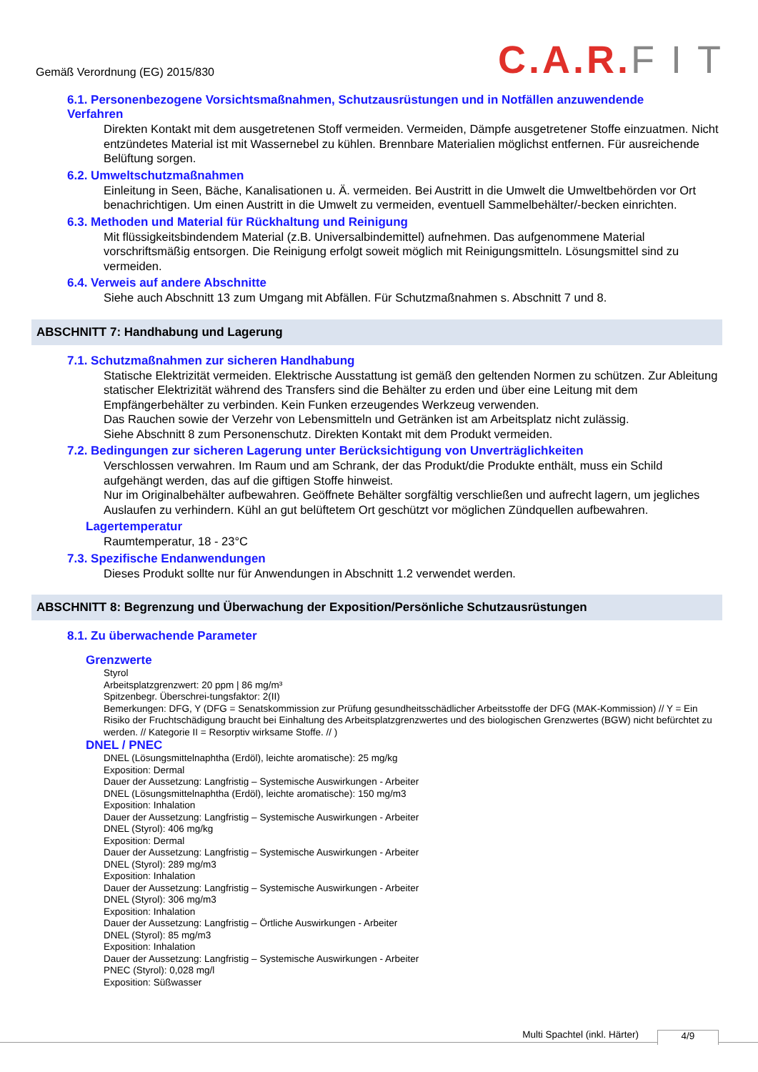Gemäß Verordnung (EG) 2015/830
C.A.R. F I T
6.1. Personenbezogene Vorsichtsmaßnahmen, Schutzausrüstungen und in Notfällen anzuwendende
Verfahren
Direkten Kontakt mit dem ausgetretenen Stoff vermeiden. Vermeiden, Dämpfe ausgetretener Stoffe einzuatmen. Nicht entzündetes Material ist mit Wassernebel zu kühlen. Brennbare Materialien möglichst entfernen. Für ausreichende Belüftung sorgen.
6.2. Umweltschutzmaßnahmen
Einleitung in Seen, Bäche, Kanalisationen u. Ä. vermeiden. Bei Austritt in die Umwelt die Umweltbehörden vor Ort benachrichtigen. Um einen Austritt in die Umwelt zu vermeiden, eventuell Sammelbehälter/-becken einrichten.
6.3. Methoden und Material für Rückhaltung und Reinigung
Mit flüssigkeitsbindendem Material (z.B. Universalbindemittel) aufnehmen. Das aufgenommene Material vorschriftsmäßig entsorgen. Die Reinigung erfolgt soweit möglich mit Reinigungsmitteln. Lösungsmittel sind zu vermeiden.
6.4. Verweis auf andere Abschnitte
Siehe auch Abschnitt 13 zum Umgang mit Abfällen. Für Schutzmaßnahmen s. Abschnitt 7 und 8.
ABSCHNITT 7: Handhabung und Lagerung
7.1. Schutzmaßnahmen zur sicheren Handhabung
Statische Elektrizität vermeiden. Elektrische Ausstattung ist gemäß den geltenden Normen zu schützen. Zur Ableitung statischer Elektrizität während des Transfers sind die Behälter zu erden und über eine Leitung mit dem Empfängerbehälter zu verbinden. Kein Funken erzeugendes Werkzeug verwenden.
Das Rauchen sowie der Verzehr von Lebensmitteln und Getränken ist am Arbeitsplatz nicht zulässig.
Siehe Abschnitt 8 zum Personenschutz. Direkten Kontakt mit dem Produkt vermeiden.
7.2. Bedingungen zur sicheren Lagerung unter Berücksichtigung von Unverträglichkeiten
Verschlossen verwahren. Im Raum und am Schrank, der das Produkt/die Produkte enthält, muss ein Schild aufgehängt werden, das auf die giftigen Stoffe hinweist.
Nur im Originalbehälter aufbewahren. Geöffnete Behälter sorgfältig verschließen und aufrecht lagern, um jegliches Auslaufen zu verhindern. Kühl an gut belüftetem Ort geschützt vor möglichen Zündquellen aufbewahren.
Lagertemperatur
Raumtemperatur, 18 - 23°C
7.3. Spezifische Endanwendungen
Dieses Produkt sollte nur für Anwendungen in Abschnitt 1.2 verwendet werden.
ABSCHNITT 8: Begrenzung und Überwachung der Exposition/Persönliche Schutzausrüstungen
8.1. Zu überwachende Parameter
Grenzwerte
Styrol
Arbeitsplatzgrenzwert: 20 ppm | 86 mg/m³
Spitzenbegr. Überschrei-tungsfaktor: 2(II)
Bemerkungen: DFG, Y (DFG = Senatskommission zur Prüfung gesundheitsschädlicher Arbeitsstoffe der DFG (MAK-Kommission) // Y = Ein Risiko der Fruchtschädigung braucht bei Einhaltung des Arbeitsplatzgrenzwertes und des biologischen Grenzwertes (BGW) nicht befürchtet zu werden. // Kategorie II = Resorptiv wirksame Stoffe. // )
DNEL / PNEC
DNEL (Lösungsmittelnaphtha (Erdöl), leichte aromatische): 25 mg/kg
Exposition: Dermal
Dauer der Aussetzung: Langfristig – Systemische Auswirkungen - Arbeiter
DNEL (Lösungsmittelnaphtha (Erdöl), leichte aromatische): 150 mg/m3
Exposition: Inhalation
Dauer der Aussetzung: Langfristig – Systemische Auswirkungen - Arbeiter
DNEL (Styrol): 406 mg/kg
Exposition: Dermal
Dauer der Aussetzung: Langfristig – Systemische Auswirkungen - Arbeiter
DNEL (Styrol): 289 mg/m3
Exposition: Inhalation
Dauer der Aussetzung: Langfristig – Systemische Auswirkungen - Arbeiter
DNEL (Styrol): 306 mg/m3
Exposition: Inhalation
Dauer der Aussetzung: Langfristig – Örtliche Auswirkungen - Arbeiter
DNEL (Styrol): 85 mg/m3
Exposition: Inhalation
Dauer der Aussetzung: Langfristig – Systemische Auswirkungen - Arbeiter
PNEC (Styrol): 0,028 mg/l
Exposition: Süßwasser
Multi Spachtel (inkl. Härter) 4/9